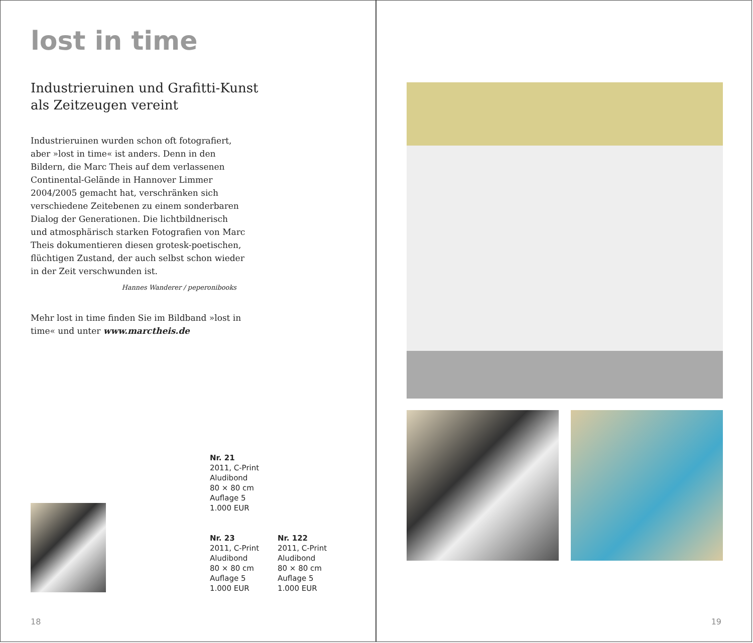lost in time
Industrieruinen und Grafitti-Kunst
als Zeitzeugen vereint
Industrieruinen wurden schon oft fotografiert, aber »lost in time« ist anders. Denn in den Bildern, die Marc Theis auf dem verlassenen Continental-Gelände in Hannover Limmer 2004/2005 gemacht hat, verschränken sich verschiedene Zeitebenen zu einem sonderbaren Dialog der Generationen. Die lichtbildnerisch und atmosphärisch starken Fotografien von Marc Theis dokumentieren diesen grotesk-poetischen, flüchtigen Zustand, der auch selbst schon wieder in der Zeit verschwunden ist.
Hannes Wanderer / peperonibooks
Mehr lost in time finden Sie im Bildband »lost in time« und unter www.marctheis.de
Nr. 21
2011, C-Print
Aludibond
80 × 80 cm
Auflage 5
1.000 EUR
Nr. 23
2011, C-Print
Aludibond
80 × 80 cm
Auflage 5
1.000 EUR
Nr. 122
2011, C-Print
Aludibond
80 × 80 cm
Auflage 5
1.000 EUR
18
19